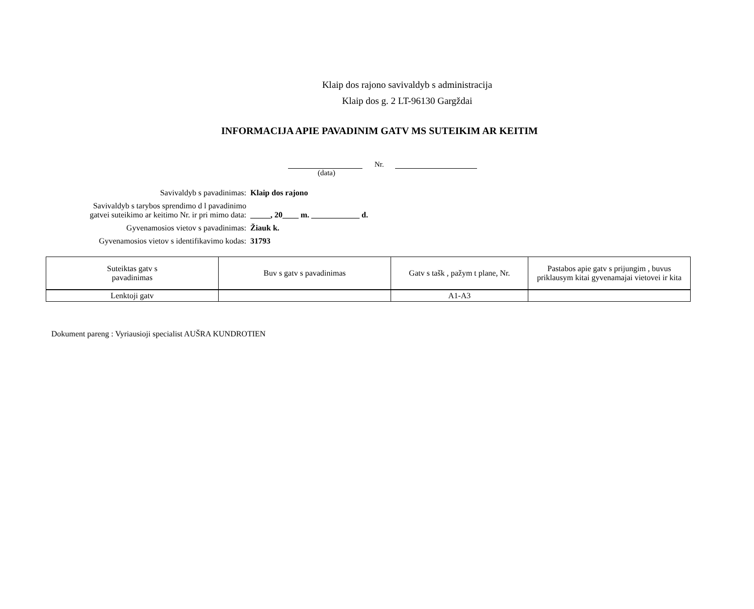Klaip dos rajono savivaldyb s administracija
Klaip dos g. 2 LT-96130 Gargždai
INFORMACIJA APIE PAVADINIM GATV MS SUTEIKIM AR KEITIM
Nr.
(data)
Savivaldyb s pavadinimas: Klaip dos rajono
Savivaldyb s tarybos sprendimo d l pavadinimo
gatvei suteikimo ar keitimo Nr. ir pri mimo data:
_____, 20____ m. ____________ d.
Gyvenamosios vietov s pavadinimas: Žiauk k.
Gyvenamosios vietov s identifikavimo kodas: 31793
| Suteiktas gatv s pavadinimas | Buv s gatv s pavadinimas | Gatv s tašk , pažym t plane, Nr. | Pastabos apie gatv s prijungim , buvus priklausym kitai gyvenamajai vietovei ir kita |
| --- | --- | --- | --- |
| Lenktoji gatv | | A1-A3 | |
Dokument pareng : Vyriausioji specialist AUŠRA KUNDROTIEN